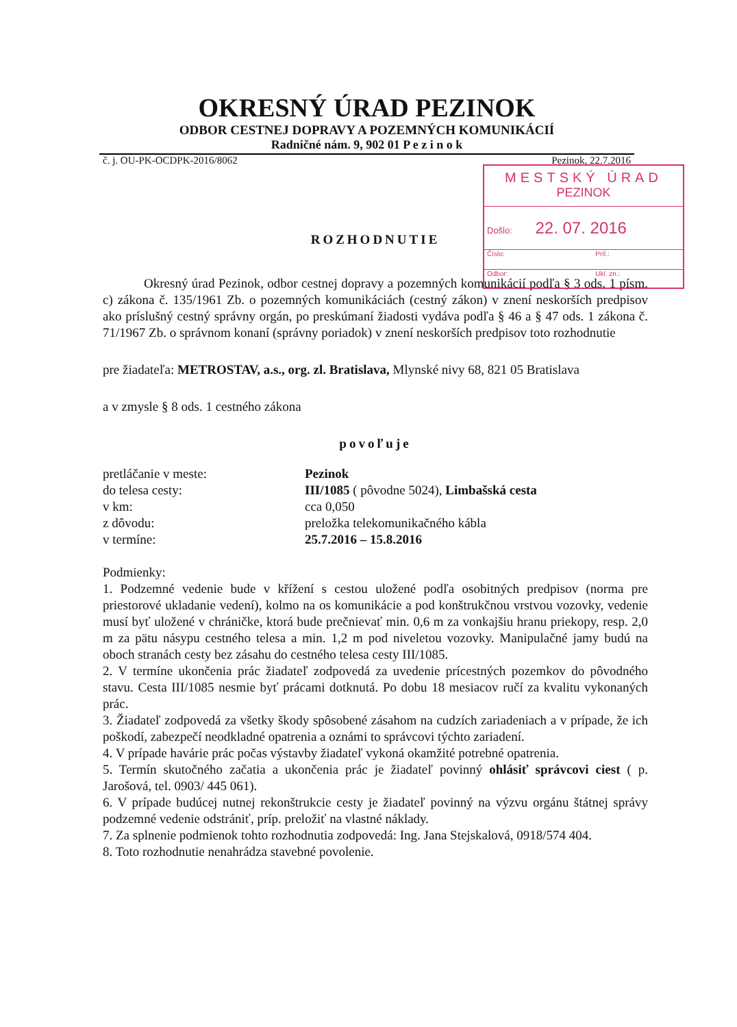OKRESNÝ ÚRAD PEZINOK
ODBOR CESTNEJ DOPRAVY A POZEMNÝCH KOMUNIKÁCIÍ
Radničné nám. 9, 902 01 P e z i n o k
č. j. OU-PK-OCDPK-2016/8062 Pezinok, 22.7.2016
MESTSKÝ ÚRAD
PEZINOK
Došlo: 22. 07. 2016
Číslo: Príl.:
Odbor: Ukl. zn.:
ROZHODNUTIE
Okresný úrad Pezinok, odbor cestnej dopravy a pozemných komunikácií podľa § 3 ods. 1 písm. c) zákona č. 135/1961 Zb. o pozemných komunikáciách (cestný zákon) v znení neskorších predpisov ako príslušný cestný správny orgán, po preskúmaní žiadosti vydáva podľa § 46 a § 47 ods. 1 zákona č. 71/1967 Zb. o správnom konaní (správny poriadok) v znení neskorších predpisov toto rozhodnutie
pre žiadateľa: METROSTAV, a.s., org. zl. Bratislava, Mlynské nivy 68, 821 05 Bratislava
a v zmysle § 8 ods. 1 cestného zákona
povoľuje
| pretláčanie v meste: | Pezinok |
| do telesa cesty: | III/1085 ( pôvodne 5024), Limbašská cesta |
| v km: | cca 0,050 |
| z dôvodu: | preložka telekomunikačného kábla |
| v termíne: | 25.7.2016 – 15.8.2016 |
Podmienky:
1. Podzemné vedenie bude v křížení s cestou uložené podľa osobitných predpisov (norma pre priestorové ukladanie vedení), kolmo na os komunikácie a pod konštrukčnou vrstvou vozovky, vedenie musí byť uložené v chráničke, ktorá bude prečnievať min. 0,6 m za vonkajšiu hranu priekopy, resp. 2,0 m za pätu násypu cestného telesa a min. 1,2 m pod niveletou vozovky. Manipulačné jamy budú na oboch stranách cesty bez zásahu do cestného telesa cesty III/1085.
2. V termíne ukončenia prác žiadateľ zodpovedá za uvedenie prícestných pozemkov do pôvodného stavu. Cesta III/1085 nesmie byť prácami dotknutá. Po dobu 18 mesiacov ručí za kvalitu vykonaných prác.
3. Žiadateľ zodpovedá za všetky škody spôsobené zásahom na cudzích zariadeniach a v prípade, že ich poškodí, zabezpečí neodkladné opatrenia a oznámi to správcovi týchto zariadení.
4. V prípade havárie prác počas výstavby žiadateľ vykoná okamžité potrebné opatrenia.
5. Termín skutočného začatia a ukončenia prác je žiadateľ povinný ohlásiť správcovi ciest ( p. Jarošová, tel. 0903/ 445 061).
6. V prípade budúcej nutnej rekonštrukcie cesty je žiadateľ povinný na výzvu orgánu štátnej správy podzemné vedenie odstrániť, príp. preložiť na vlastné náklady.
7. Za splnenie podmienok tohto rozhodnutia zodpovedá: Ing. Jana Stejskalová, 0918/574 404.
8. Toto rozhodnutie nenahrádza stavebné povolenie.